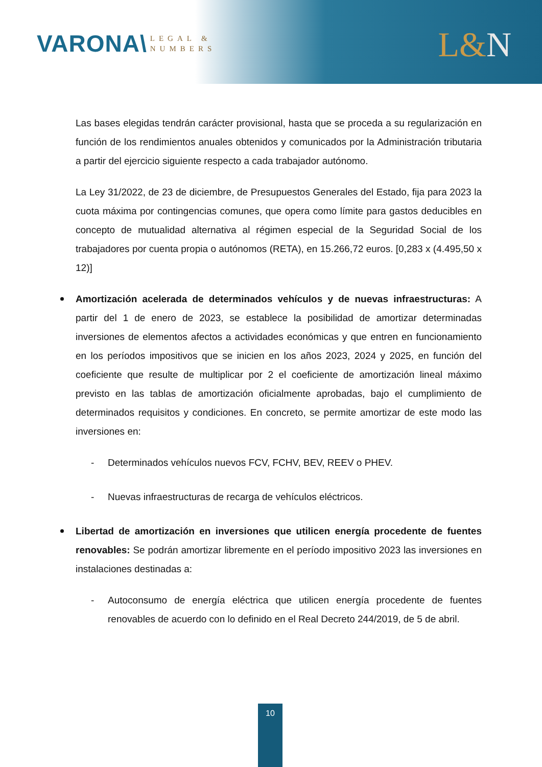VARONA\
LEGAL &
NUMBERS
L&N
Las bases elegidas tendrán carácter provisional, hasta que se proceda a su regularización en función de los rendimientos anuales obtenidos y comunicados por la Administración tributaria a partir del ejercicio siguiente respecto a cada trabajador autónomo.
La Ley 31/2022, de 23 de diciembre, de Presupuestos Generales del Estado, fija para 2023 la cuota máxima por contingencias comunes, que opera como límite para gastos deducibles en concepto de mutualidad alternativa al régimen especial de la Seguridad Social de los trabajadores por cuenta propia o autónomos (RETA), en 15.266,72 euros. [0,283 x (4.495,50 x 12)]
Amortización acelerada de determinados vehículos y de nuevas infraestructuras: A partir del 1 de enero de 2023, se establece la posibilidad de amortizar determinadas inversiones de elementos afectos a actividades económicas y que entren en funcionamiento en los períodos impositivos que se inicien en los años 2023, 2024 y 2025, en función del coeficiente que resulte de multiplicar por 2 el coeficiente de amortización lineal máximo previsto en las tablas de amortización oficialmente aprobadas, bajo el cumplimiento de determinados requisitos y condiciones. En concreto, se permite amortizar de este modo las inversiones en:
- Determinados vehículos nuevos FCV, FCHV, BEV, REEV o PHEV.
- Nuevas infraestructuras de recarga de vehículos eléctricos.
Libertad de amortización en inversiones que utilicen energía procedente de fuentes renovables: Se podrán amortizar libremente en el período impositivo 2023 las inversiones en instalaciones destinadas a:
- Autoconsumo de energía eléctrica que utilicen energía procedente de fuentes renovables de acuerdo con lo definido en el Real Decreto 244/2019, de 5 de abril.
10